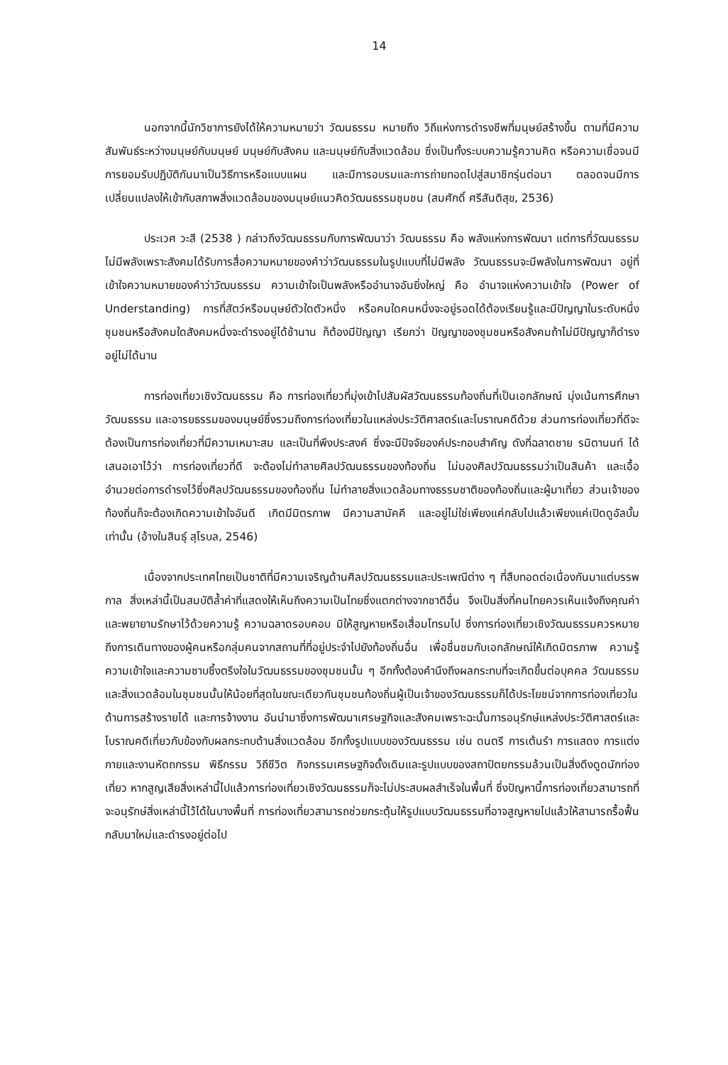14
นอกจากนี้นักวิชาการยังได้ให้ความหมายว่า วัฒนธรรม หมายถึง วิถีแห่งการดำรงชีพที่มนุษย์สร้างขึ้น ตามที่มีความสัมพันธ์ระหว่างมนุษย์กับมนุษย์ มนุษย์กับสังคม และมนุษย์กับสิ่งแวดล้อม ซึ่งเป็นทั้งระบบความรู้ความคิด หรือความเชื่อจนมีการยอมรับปฏิบัติกันมาเป็นวิธีการหรือแบบแผน และมีการอบรมและการถ่ายทอดไปสู่สมาชิกรุ่นต่อมา ตลอดจนมีการเปลี่ยนแปลงให้เข้ากับสภาพสิ่งแวดล้อมของมนุษย์แนวคิดวัฒนธรรมชุมชน (สมศักดิ์ ศรีสันติสุข, 2536)
ประเวศ วะสี (2538 ) กล่าวถึงวัฒนธรรมกับการพัฒนาว่า วัฒนธรรม คือ พลังแห่งการพัฒนา แต่การที่วัฒนธรรมไม่มีพลังเพราะสังคมได้รับการสื่อความหมายของคำว่าวัฒนธรรมในรูปแบบที่ไม่มีพลัง วัฒนธรรมจะมีพลังในการพัฒนา อยู่ที่เข้าใจความหมายของคำว่าวัฒนธรรม ความเข้าใจเป็นพลังหรืออำนาจอันยิ่งใหญ่ คือ อำนาจแห่งความเข้าใจ (Power of Understanding) การที่สัตว์หรือมนุษย์ตัวใดตัวหนึ่ง หรือคนใดคนหนึ่งจะอยู่รอดได้ต้องเรียนรู้และมีปัญญาในระดับหนึ่ง ชุมชนหรือสังคมใดสังคมหนึ่งจะดำรงอยู่ได้ช้านาน ก็ต้องมีปัญญา เรียกว่า ปัญญาของชุมชนหรือสังคมถ้าไม่มีปัญญาก็ดำรงอยู่ไม่ได้นาน
การท่องเที่ยวเชิงวัฒนธรรม คือ การท่องเที่ยวที่มุ่งเข้าไปสัมผัสวัฒนธรรมท้องถิ่นที่เป็นเอกลักษณ์ มุ่งเน้นการศึกษาวัฒนธรรม และอารยธรรมของมนุษย์ซึ่งรวมถึงการท่องเที่ยวในแหล่งประวัติศาสตร์และโบราณคดีด้วย ส่วนการท่องเที่ยวที่ดีจะต้องเป็นการท่องเที่ยวที่มีความเหมาะสม และเป็นที่พึงประสงค์ ซึ่งจะมีปัจจัยองค์ประกอบสำคัญ ดังที่ฉลาดชาย รมิตานนท์ ได้เสนอเอาไว้ว่า การท่องเที่ยวที่ดี จะต้องไม่ทำลายศิลปวัฒนธรรมของท้องถิ่น ไม่มองศิลปวัฒนธรรมว่าเป็นสินค้า และเอื้ออำนวยต่อการดำรงไว้ซึ่งศิลปวัฒนธรรมของท้องถิ่น ไม่ทำลายสิ่งแวดล้อมทางธรรมชาติของท้องถิ่นและผู้มาเที่ยว ส่วนเจ้าของท้องถิ่นก็จะต้องเกิดความเข้าใจอันดี เกิดมีมิตรภาพ มีความสามัคคี และอยู่ไม่ใช่เพียงแค่กลับไปแล้วเพียงแค่เปิดดูอัลบั้มเท่านั้น (อ้างในสินธุ์ สุโรบล, 2546)
เนื่องจากประเทศไทยเป็นชาติที่มีความเจริญด้านศิลปวัฒนธรรมและประเพณีต่าง ๆ ที่สืบทอดต่อเนื่องกันมาแต่บรรพกาล สิ่งเหล่านี้เป็นสมบัติล้ำค่าที่แสดงให้เห็นถึงความเป็นไทยซึ่งแตกต่างจากชาติอื่น จึงเป็นสิ่งที่คนไทยควรเห็นแจ้งถึงคุณค่าและพยายามรักษาไว้ด้วยความรู้ ความฉลาดรอบคอบ มิให้สูญหายหรือเสื่อมโทรมไป ซึ่งการท่องเที่ยวเชิงวัฒนธรรมควรหมายถึงการเดินทางของผู้คนหรือกลุ่มคนจากสถานที่ที่อยู่ประจำไปยังท้องถิ่นอื่น เพื่อชื่นชมกับเอกลักษณ์ให้เกิดมิตรภาพ ความรู้ ความเข้าใจและความซาบซึ้งตรึงใจในวัฒนธรรมของชุมชนนั้น ๆ อีกทั้งต้องคำนึงถึงผลกระทบที่จะเกิดขึ้นต่อบุคคล วัฒนธรรม และสิ่งแวดล้อมในชุมชนนั้นให้น้อยที่สุดในขณะเดียวกันชุมชนท้องถิ่นผู้เป็นเจ้าของวัฒนธรรมก็ได้ประโยชน์จากการท่องเที่ยวในด้านการสร้างรายได้ และการจ้างงาน อันนำมาซึ่งการพัฒนาเศรษฐกิจและสังคมเพราะฉะนั้นการอนุรักษ์แหล่งประวัติศาสตร์และโบราณคดีเกี่ยวกับข้องกับผลกระทบด้านสิ่งแวดล้อม อีกทั้งรูปแบบของวัฒนธรรม เช่น ดนตรี การเต้นรำ การแสดง การแต่งกายและงานหัตถกรรม พิธีกรรม วิถีชีวิต กิจกรรมเศรษฐกิจดั้งเดิมและรูปแบบของสถาปัตยกรรมล้วนเป็นสิ่งดึงดูดนักท่องเที่ยว หากสูญเสียสิ่งเหล่านี้ไปแล้วการท่องเที่ยวเชิงวัฒนธรรมก็จะไม่ประสบผลสำเร็จในพื้นที่ ซึ่งปัญหานี้การท่องเที่ยวสามารถที่จะอนุรักษ์สิ่งเหล่านี้ไว้ได้ในบางพื้นที่ การท่องเที่ยวสามารถช่วยกระตุ้นให้รูปแบบวัฒนธรรมที่อาจสูญหายไปแล้วให้สามารถรื้อฟื้นกลับมาใหม่และดำรงอยู่ต่อไป